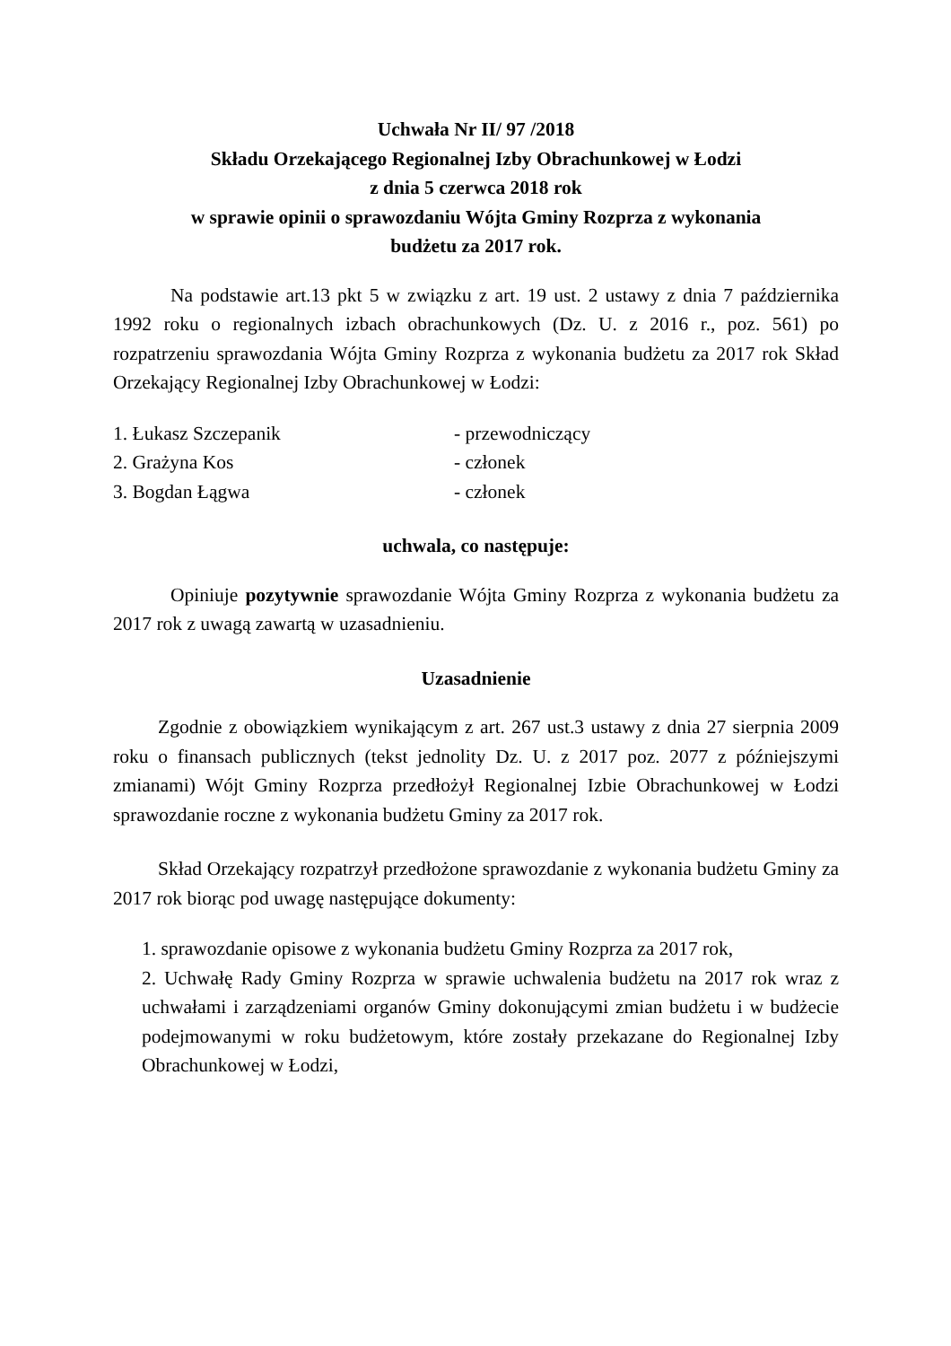Uchwała Nr II/ 97 /2018
Składu Orzekającego Regionalnej Izby Obrachunkowej w Łodzi
z dnia 5 czerwca 2018 rok
w sprawie opinii o sprawozdaniu Wójta Gminy Rozprza z wykonania
budżetu za 2017 rok.
Na podstawie art.13 pkt 5 w związku z art. 19 ust. 2 ustawy z dnia 7 października 1992 roku o regionalnych izbach obrachunkowych (Dz. U. z 2016 r., poz. 561) po rozpatrzeniu sprawozdania Wójta Gminy Rozprza z wykonania budżetu za 2017 rok Skład Orzekający Regionalnej Izby Obrachunkowej w Łodzi:
1. Łukasz Szczepanik - przewodniczący
2. Grażyna Kos - członek
3. Bogdan Łągwa - członek
uchwala, co następuje:
Opiniuje pozytywnie sprawozdanie Wójta Gminy Rozprza z wykonania budżetu za 2017 rok z uwagą zawartą w uzasadnieniu.
Uzasadnienie
Zgodnie z obowiązkiem wynikającym z art. 267 ust.3 ustawy z dnia 27 sierpnia 2009 roku o finansach publicznych (tekst jednolity Dz. U. z 2017 poz. 2077 z późniejszymi zmianami) Wójt Gminy Rozprza przedłożył Regionalnej Izbie Obrachunkowej w Łodzi sprawozdanie roczne z wykonania budżetu Gminy za 2017 rok.
Skład Orzekający rozpatrzył przedłożone sprawozdanie z wykonania budżetu Gminy za 2017 rok biorąc pod uwagę następujące dokumenty:
1. sprawozdanie opisowe z wykonania budżetu Gminy Rozprza za 2017 rok,
2. Uchwałę Rady Gminy Rozprza w sprawie uchwalenia budżetu na 2017 rok wraz z uchwałami i zarządzeniami organów Gminy dokonującymi zmian budżetu i w budżecie podejmowanymi w roku budżetowym, które zostały przekazane do Regionalnej Izby Obrachunkowej w Łodzi,